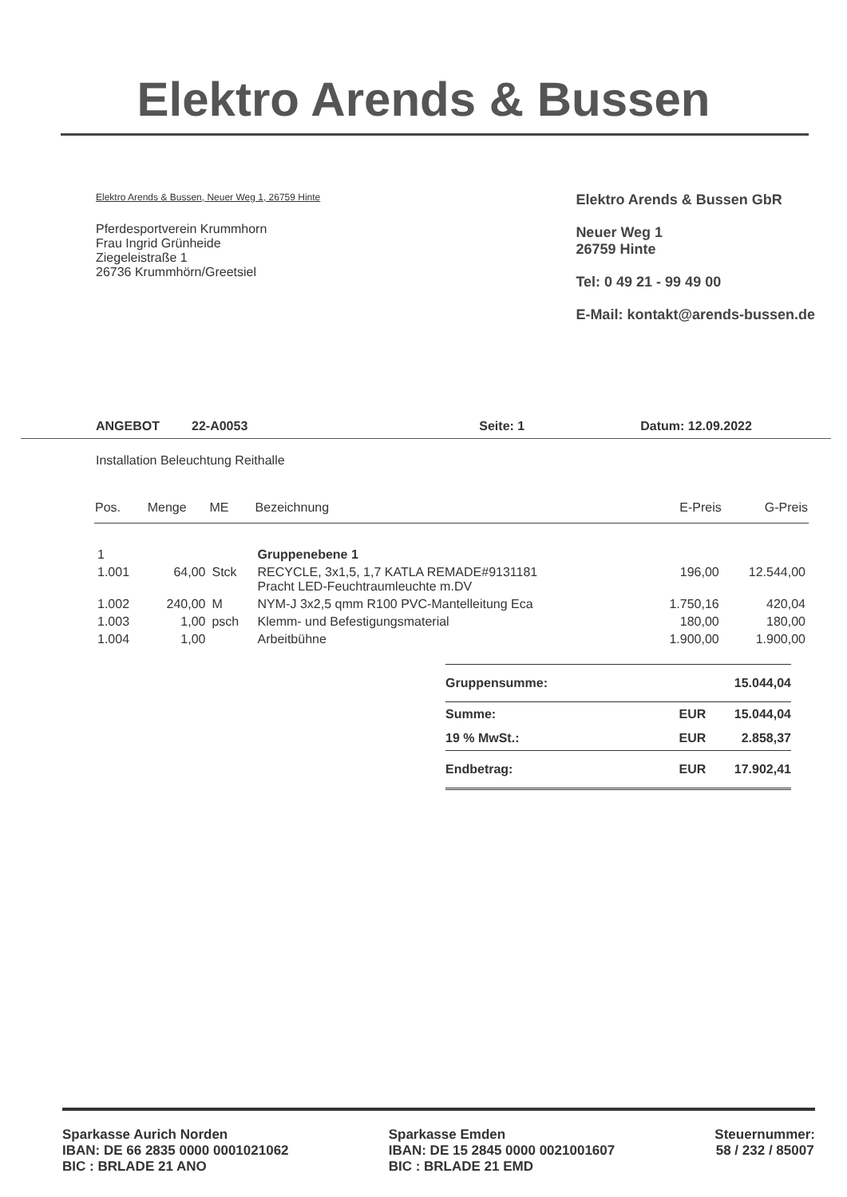Elektro Arends & Bussen
Elektro Arends & Bussen, Neuer Weg 1, 26759 Hinte
Pferdesportverein Krummhorn
Frau Ingrid Grünheide
Ziegeleistraße 1
26736 Krummhörn/Greetsiel
Elektro Arends & Bussen GbR
Neuer Weg 1
26759 Hinte
Tel: 0 49 21 - 99 49 00
E-Mail: kontakt@arends-bussen.de
ANGEBOT 22-A0053 Seite: 1 Datum: 12.09.2022
Installation Beleuchtung Reithalle
| Pos. | Menge | ME | Bezeichnung | E-Preis | G-Preis |
| --- | --- | --- | --- | --- | --- |
| 1 | | | Gruppenebene 1 | | |
| 1.001 | 64,00 | Stck | RECYCLE, 3x1,5, 1,7 KATLA REMADE#9131181 Pracht LED-Feuchtraumleuchte m.DV | 196,00 | 12.544,00 |
| 1.002 | 240,00 | M | NYM-J 3x2,5 qmm R100 PVC-Mantelleitung Eca | 1.750,16 | 420,04 |
| 1.003 | 1,00 | psch | Klemm- und Befestigungsmaterial | 180,00 | 180,00 |
| 1.004 | 1,00 | | Arbeitbühne | 1.900,00 | 1.900,00 |
Gruppensumme: 15.044,04
Summe: EUR 15.044,04
19 % MwSt.: EUR 2.858,37
Endbetrag: EUR 17.902,41
Sparkasse Aurich Norden
IBAN: DE 66 2835 0000 0001021062
BIC : BRLADE 21 ANO
Sparkasse Emden
IBAN: DE 15 2845 0000 0021001607
BIC : BRLADE 21 EMD
Steuernummer:
58 / 232 / 85007